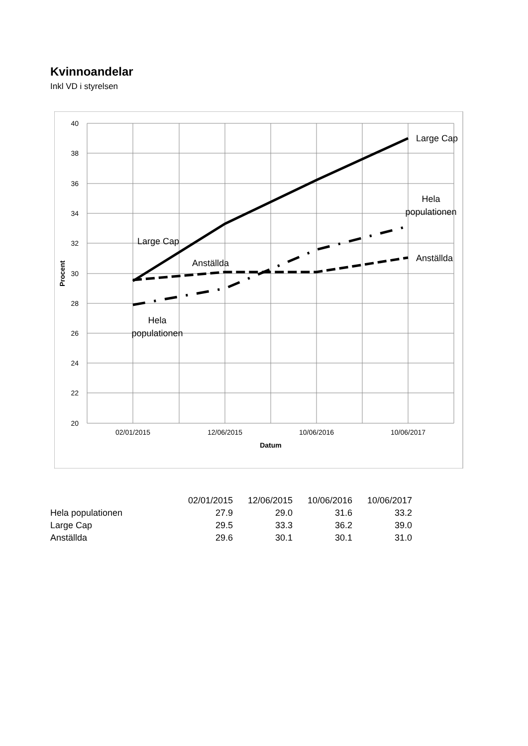Kvinnoandelar
Inkl VD i styrelsen
40
38
36
34
32
30
28
26
24
22
20
02/01/2015
12/06/2015
10/06/2016
10/06/2017
Datum
Procent
Large Cap
Hela
populationen
Anställda
Large Cap
Anställda
Hela
populationen
| | 02/01/2015 | 12/06/2015 | 10/06/2016 | 10/06/2017 |
| Hela populationen | 27.9 | 29.0 | 31.6 | 33.2 |
| Large Cap | 29.5 | 33.3 | 36.2 | 39.0 |
| Anställda | 29.6 | 30.1 | 30.1 | 31.0 |